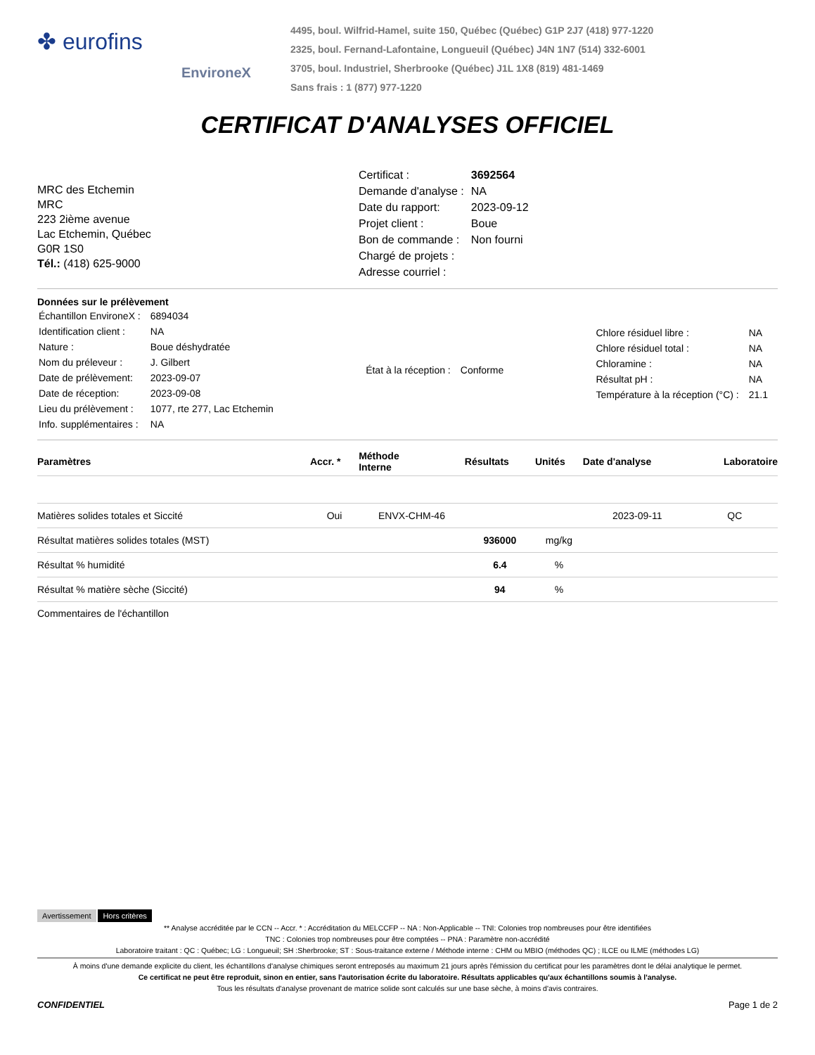✤ eurofins
EnvironeX
4495, boul. Wilfrid-Hamel, suite 150, Québec (Québec) G1P 2J7 (418) 977-1220
2325, boul. Fernand-Lafontaine, Longueuil (Québec) J4N 1N7 (514) 332-6001
3705, boul. Industriel, Sherbrooke (Québec) J1L 1X8 (819) 481-1469
Sans frais : 1 (877) 977-1220
CERTIFICAT D'ANALYSES OFFICIEL
MRC des Etchemin
MRC
223 2ième avenue
Lac Etchemin, Québec
G0R 1S0
Tél.: (418) 625-9000
| Certificat : | 3692564 |
| Demande d'analyse : | NA |
| Date du rapport: | 2023-09-12 |
| Projet client : | Boue |
| Bon de commande : | Non fourni |
| Chargé de projets : | |
| Adresse courriel : | |
Données sur le prélèvement
| Échantillon EnvironeX : | 6894034 |
| Identification client : | NA |
| Nature : | Boue déshydratée |
| Nom du préleveur : | J. Gilbert |
| Date de prélèvement: | 2023-09-07 |
| Date de réception: | 2023-09-08 |
| Lieu du prélèvement : | 1077, rte 277, Lac Etchemin |
| Info. supplémentaires : | NA |
| État à la réception : | Conforme |
| Chlore résiduel libre : | NA |
| Chlore résiduel total : | NA |
| Chloramine : | NA |
| Résultat pH : | NA |
| Température à la réception (°C) : | 21.1 |
| Paramètres | Accr. * | Méthode Interne | Résultats | Unités | Date d'analyse | Laboratoire |
| --- | --- | --- | --- | --- | --- | --- |
| Matières solides totales et Siccité | Oui | ENVX-CHM-46 | | | 2023-09-11 | QC |
| Résultat matières solides totales (MST) | | | 936000 | mg/kg | | |
| Résultat % humidité | | | 6.4 | % | | |
| Résultat % matière sèche (Siccité) | | | 94 | % | | |
Commentaires de l'échantillon
Avertissement Hors critères
** Analyse accréditée par le CCN -- Accr. * : Accréditation du MELCCFP -- NA : Non-Applicable -- TNI: Colonies trop nombreuses pour être identifiées
TNC : Colonies trop nombreuses pour être comptées -- PNA : Paramètre non-accrédité
Laboratoire traitant : QC : Québec; LG : Longueuil; SH :Sherbrooke; ST : Sous-traitance externe / Méthode interne : CHM ou MBIO (méthodes QC) ; ILCE ou ILME (méthodes LG)
À moins d'une demande explicite du client, les échantillons d'analyse chimiques seront entreposés au maximum 21 jours après l'émission du certificat pour les paramètres dont le délai analytique le permet.
Ce certificat ne peut être reproduit, sinon en entier, sans l'autorisation écrite du laboratoire. Résultats applicables qu'aux échantillons soumis à l'analyse.
Tous les résultats d'analyse provenant de matrice solide sont calculés sur une base sèche, à moins d'avis contraires.
CONFIDENTIEL Page 1 de 2